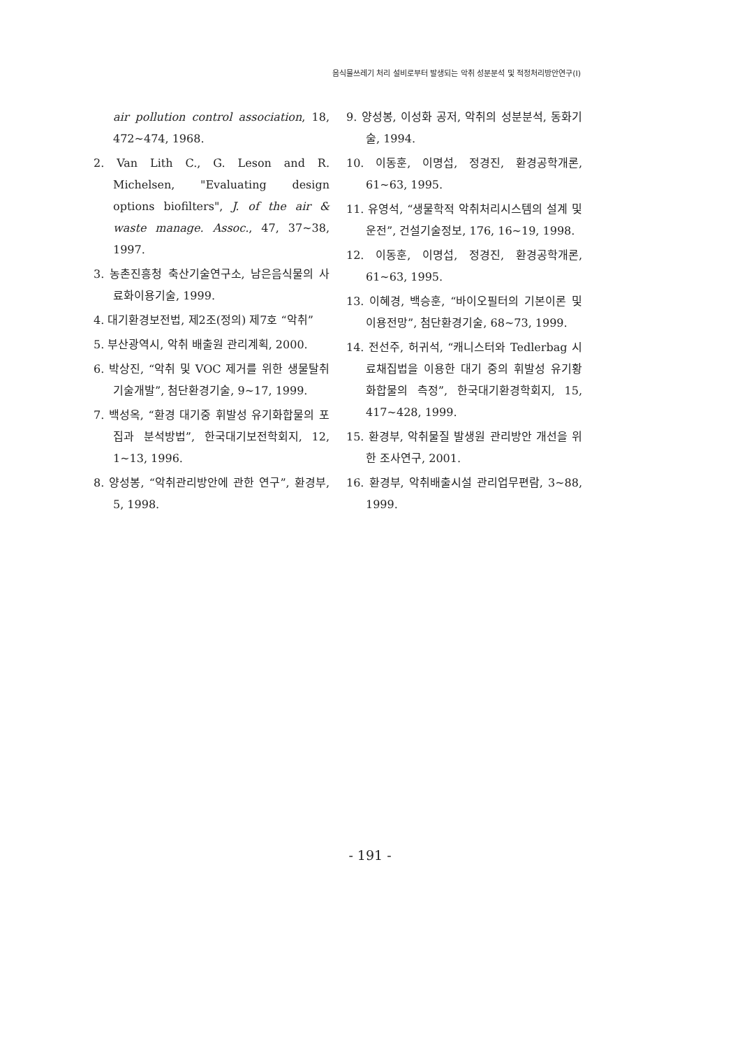음식물쓰레기 처리 설비로부터 발생되는 악취 성분분석 및 적정처리방안연구(Ⅰ)
air pollution control association, 18, 472~474, 1968.
2. Van Lith C., G. Leson and R. Michelsen, "Evaluating design options biofilters", J. of the air & waste manage. Assoc., 47, 37~38, 1997.
3. 농촌진흥청 축산기술연구소, 남은음식물의 사료화이용기술, 1999.
4. 대기환경보전법, 제2조(정의) 제7호 “악취”
5. 부산광역시, 악취 배출원 관리계획, 2000.
6. 박상진, “악취 및 VOC 제거를 위한 생물탈취기술개발”, 첨단환경기술, 9~17, 1999.
7. 백성옥, “환경 대기중 휘발성 유기화합물의 포집과 분석방법”, 한국대기보전학회지, 12, 1~13, 1996.
8. 양성봉, “악취관리방안에 관한 연구”, 환경부, 5, 1998.
9. 양성봉, 이성화 공저, 악취의 성분분석, 동화기술, 1994.
10. 이동훈, 이명섭, 정경진, 환경공학개론, 61~63, 1995.
11. 유영석, “생물학적 악취처리시스템의 설계 및 운전”, 건설기술정보, 176, 16~19, 1998.
12. 이동훈, 이명섭, 정경진, 환경공학개론, 61~63, 1995.
13. 이혜경, 백승훈, “바이오필터의 기본이론 및 이용전망”, 첨단환경기술, 68~73, 1999.
14. 전선주, 허귀석, “캐니스터와 Tedlerbag 시료채집법을 이용한 대기 중의 휘발성 유기황화합물의 측정”, 한국대기환경학회지, 15, 417~428, 1999.
15. 환경부, 악취물질 발생원 관리방안 개선을 위한 조사연구, 2001.
16. 환경부, 악취배출시설 관리업무편람, 3~88, 1999.
- 191 -